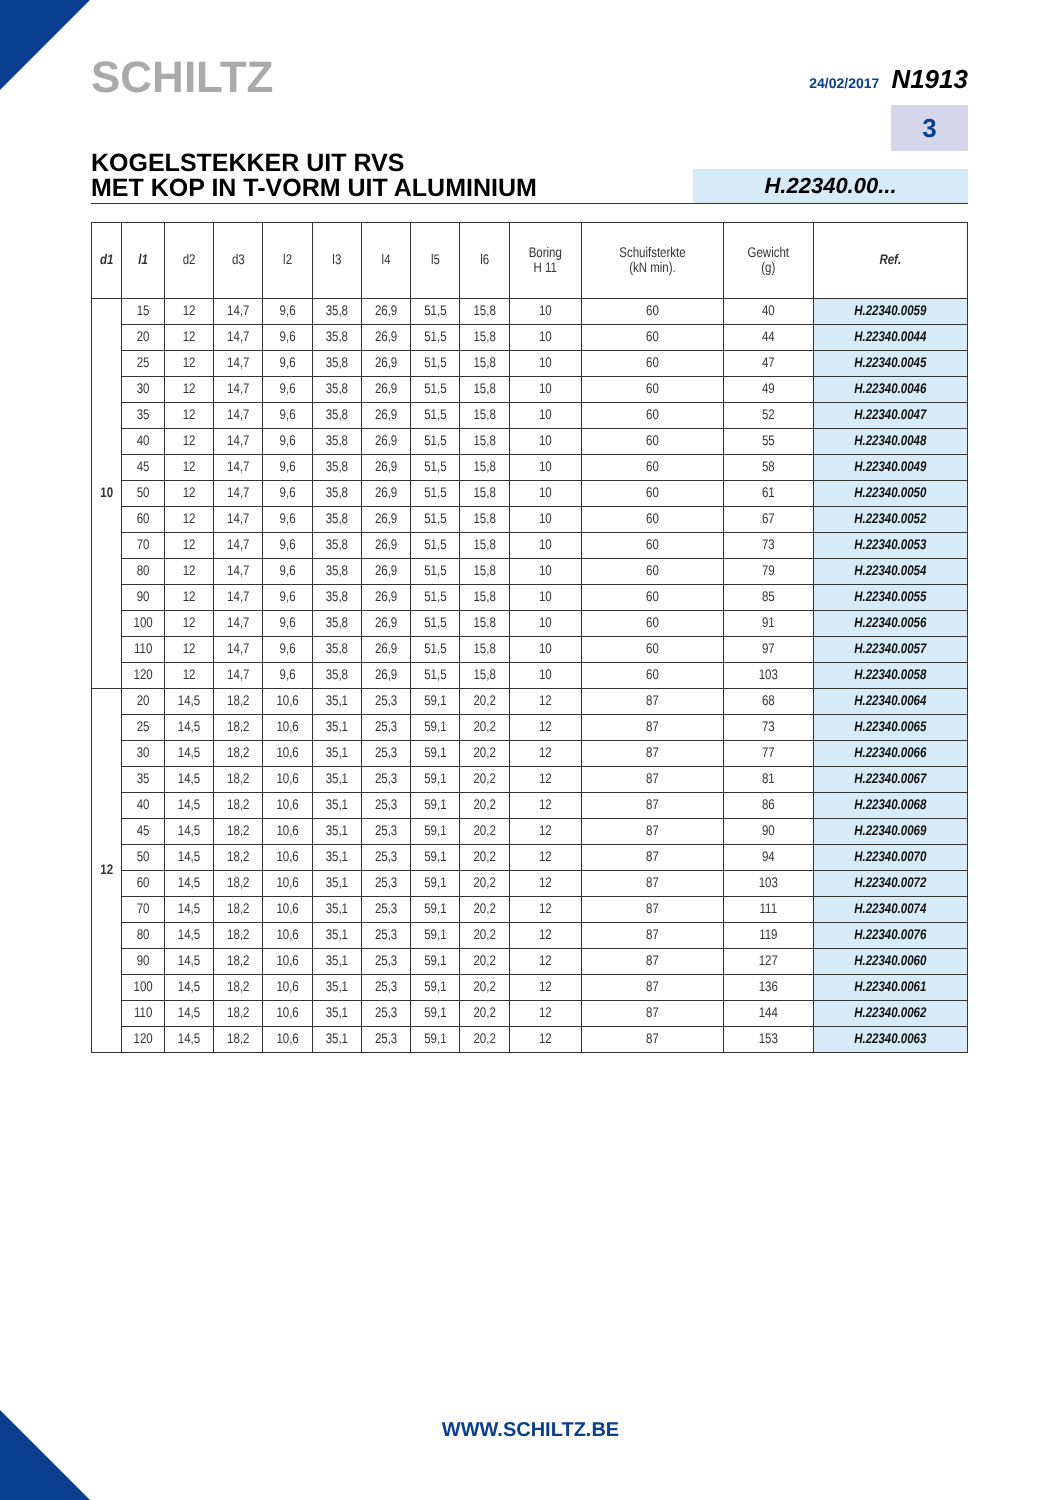SCHILTZ
24/02/2017 N1913
3
KOGELSTEKKER UIT RVS
MET KOP IN T-VORM UIT ALUMINIUM
H.22340.00...
| d1 | l1 | d2 | d3 | l2 | l3 | l4 | l5 | l6 | Boring H 11 | Schuifsterkte (kN min). | Gewicht (g) | Ref. |
| --- | --- | --- | --- | --- | --- | --- | --- | --- | --- | --- | --- | --- |
| 10 | 15 | 12 | 14,7 | 9,6 | 35,8 | 26,9 | 51,5 | 15,8 | 10 | 60 | 40 | H.22340.0059 |
| | 20 | 12 | 14,7 | 9,6 | 35,8 | 26,9 | 51,5 | 15,8 | 10 | 60 | 44 | H.22340.0044 |
| | 25 | 12 | 14,7 | 9,6 | 35,8 | 26,9 | 51,5 | 15,8 | 10 | 60 | 47 | H.22340.0045 |
| | 30 | 12 | 14,7 | 9,6 | 35,8 | 26,9 | 51,5 | 15,8 | 10 | 60 | 49 | H.22340.0046 |
| | 35 | 12 | 14,7 | 9,6 | 35,8 | 26,9 | 51,5 | 15,8 | 10 | 60 | 52 | H.22340.0047 |
| | 40 | 12 | 14,7 | 9,6 | 35,8 | 26,9 | 51,5 | 15,8 | 10 | 60 | 55 | H.22340.0048 |
| | 45 | 12 | 14,7 | 9,6 | 35,8 | 26,9 | 51,5 | 15,8 | 10 | 60 | 58 | H.22340.0049 |
| | 50 | 12 | 14,7 | 9,6 | 35,8 | 26,9 | 51,5 | 15,8 | 10 | 60 | 61 | H.22340.0050 |
| | 60 | 12 | 14,7 | 9,6 | 35,8 | 26,9 | 51,5 | 15,8 | 10 | 60 | 67 | H.22340.0052 |
| | 70 | 12 | 14,7 | 9,6 | 35,8 | 26,9 | 51,5 | 15,8 | 10 | 60 | 73 | H.22340.0053 |
| | 80 | 12 | 14,7 | 9,6 | 35,8 | 26,9 | 51,5 | 15,8 | 10 | 60 | 79 | H.22340.0054 |
| | 90 | 12 | 14,7 | 9,6 | 35,8 | 26,9 | 51,5 | 15,8 | 10 | 60 | 85 | H.22340.0055 |
| | 100 | 12 | 14,7 | 9,6 | 35,8 | 26,9 | 51,5 | 15,8 | 10 | 60 | 91 | H.22340.0056 |
| | 110 | 12 | 14,7 | 9,6 | 35,8 | 26,9 | 51,5 | 15,8 | 10 | 60 | 97 | H.22340.0057 |
| | 120 | 12 | 14,7 | 9,6 | 35,8 | 26,9 | 51,5 | 15,8 | 10 | 60 | 103 | H.22340.0058 |
| 12 | 20 | 14,5 | 18,2 | 10,6 | 35,1 | 25,3 | 59,1 | 20,2 | 12 | 87 | 68 | H.22340.0064 |
| | 25 | 14,5 | 18,2 | 10,6 | 35,1 | 25,3 | 59,1 | 20,2 | 12 | 87 | 73 | H.22340.0065 |
| | 30 | 14,5 | 18,2 | 10,6 | 35,1 | 25,3 | 59,1 | 20,2 | 12 | 87 | 77 | H.22340.0066 |
| | 35 | 14,5 | 18,2 | 10,6 | 35,1 | 25,3 | 59,1 | 20,2 | 12 | 87 | 81 | H.22340.0067 |
| | 40 | 14,5 | 18,2 | 10,6 | 35,1 | 25,3 | 59,1 | 20,2 | 12 | 87 | 86 | H.22340.0068 |
| | 45 | 14,5 | 18,2 | 10,6 | 35,1 | 25,3 | 59,1 | 20,2 | 12 | 87 | 90 | H.22340.0069 |
| | 50 | 14,5 | 18,2 | 10,6 | 35,1 | 25,3 | 59,1 | 20,2 | 12 | 87 | 94 | H.22340.0070 |
| | 60 | 14,5 | 18,2 | 10,6 | 35,1 | 25,3 | 59,1 | 20,2 | 12 | 87 | 103 | H.22340.0072 |
| | 70 | 14,5 | 18,2 | 10,6 | 35,1 | 25,3 | 59,1 | 20,2 | 12 | 87 | 111 | H.22340.0074 |
| | 80 | 14,5 | 18,2 | 10,6 | 35,1 | 25,3 | 59,1 | 20,2 | 12 | 87 | 119 | H.22340.0076 |
| | 90 | 14,5 | 18,2 | 10,6 | 35,1 | 25,3 | 59,1 | 20,2 | 12 | 87 | 127 | H.22340.0060 |
| | 100 | 14,5 | 18,2 | 10,6 | 35,1 | 25,3 | 59,1 | 20,2 | 12 | 87 | 136 | H.22340.0061 |
| | 110 | 14,5 | 18,2 | 10,6 | 35,1 | 25,3 | 59,1 | 20,2 | 12 | 87 | 144 | H.22340.0062 |
| | 120 | 14,5 | 18,2 | 10,6 | 35,1 | 25,3 | 59,1 | 20,2 | 12 | 87 | 153 | H.22340.0063 |
WWW.SCHILTZ.BE